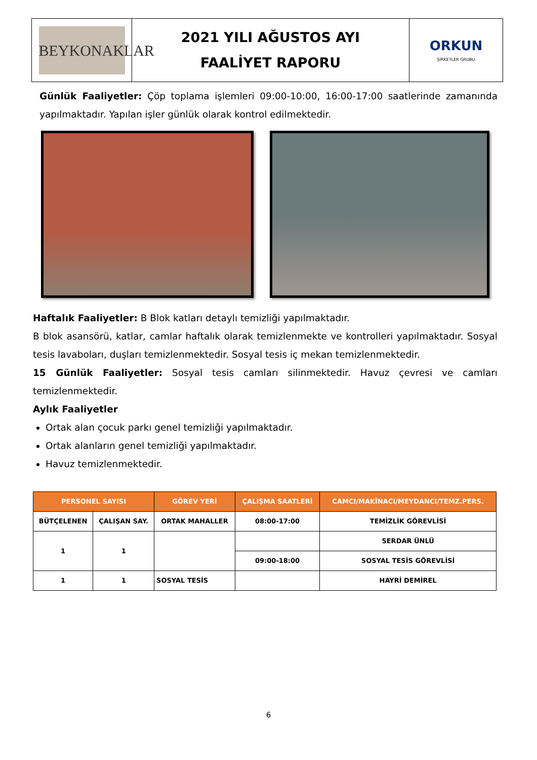| BEYKONAKLAR | 2021 YILI AĞUSTOS AYI FAALİYET RAPORU | ORKUN ŞİRKETLER GRUBU |
Günlük Faaliyetler: Çöp toplama işlemleri 09:00-10:00, 16:00-17:00 saatlerinde zamanında yapılmaktadır. Yapılan işler günlük olarak kontrol edilmektedir.
Haftalık Faaliyetler: B Blok katları detaylı temizliği yapılmaktadır.
B blok asansörü, katlar, camlar haftalık olarak temizlenmekte ve kontrolleri yapılmaktadır. Sosyal tesis lavaboları, duşları temizlenmektedir. Sosyal tesis iç mekan temizlenmektedir.
15 Günlük Faaliyetler: Sosyal tesis camları silinmektedir. Havuz çevresi ve camları temizlenmektedir.
Aylık Faaliyetler
Ortak alan çocuk parkı genel temizliği yapılmaktadır.
Ortak alanların genel temizliği yapılmaktadır.
Havuz temizlenmektedir.
| PERSONEL SAYISI | | GÖREV YERİ | ÇALIŞMA SAATLERİ | CAMCI/MAKİNACI/MEYDANCI/TEMZ.PERS. |
| --- | --- | --- | --- | --- |
| BÜTÇELENEN | ÇALIŞAN SAY. | ORTAK MAHALLER | 08:00-17:00 | TEMİZLİK GÖREVLİSİ |
| 1 | 1 | | | SERDAR ÜNLÜ |
| | | | 09:00-18:00 | SOSYAL TESİS GÖREVLİSİ |
| 1 | 1 | SOSYAL TESİS | | HAYRİ DEMİREL |
6